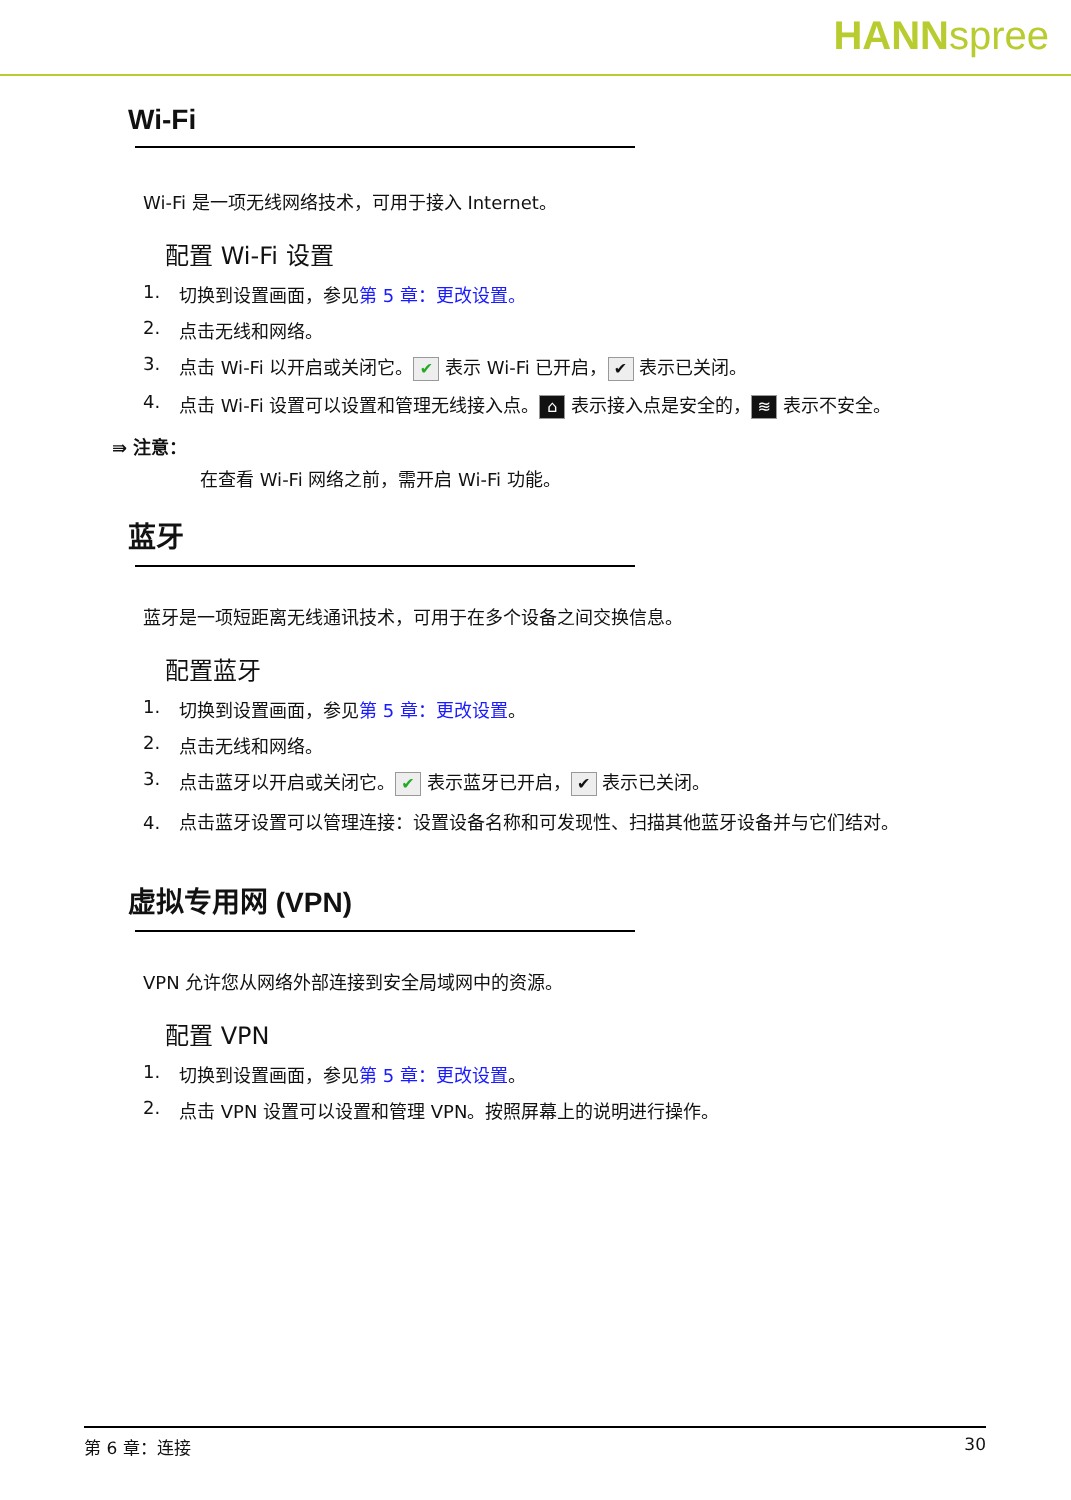HANNspree
Wi-Fi
Wi-Fi 是一项无线网络技术，可用于接入 Internet。
配置 Wi-Fi 设置
1. 切换到设置画面，参见第 5 章：更改设置。
2. 点击无线和网络。
3. 点击 Wi-Fi 以开启或关闭它。 ✔ 表示 Wi-Fi 已开启， ✔ 表示已关闭。
4. 点击 Wi-Fi 设置可以设置和管理无线接入点。 ⌂ 表示接入点是安全的， ≋ 表示不安全。
⇛ 注意：
在查看 Wi-Fi 网络之前，需开启 Wi-Fi 功能。
蓝牙
蓝牙是一项短距离无线通讯技术，可用于在多个设备之间交换信息。
配置蓝牙
1. 切换到设置画面，参见第 5 章：更改设置。
2. 点击无线和网络。
3. 点击蓝牙以开启或关闭它。 ✔ 表示蓝牙已开启， ✔ 表示已关闭。
4. 点击蓝牙设置可以管理连接：设置设备名称和可发现性、扫描其他蓝牙设备并与它们结对。
虚拟专用网 (VPN)
VPN 允许您从网络外部连接到安全局域网中的资源。
配置 VPN
1. 切换到设置画面，参见第 5 章：更改设置。
2. 点击 VPN 设置可以设置和管理 VPN。按照屏幕上的说明进行操作。
第 6 章：连接 30